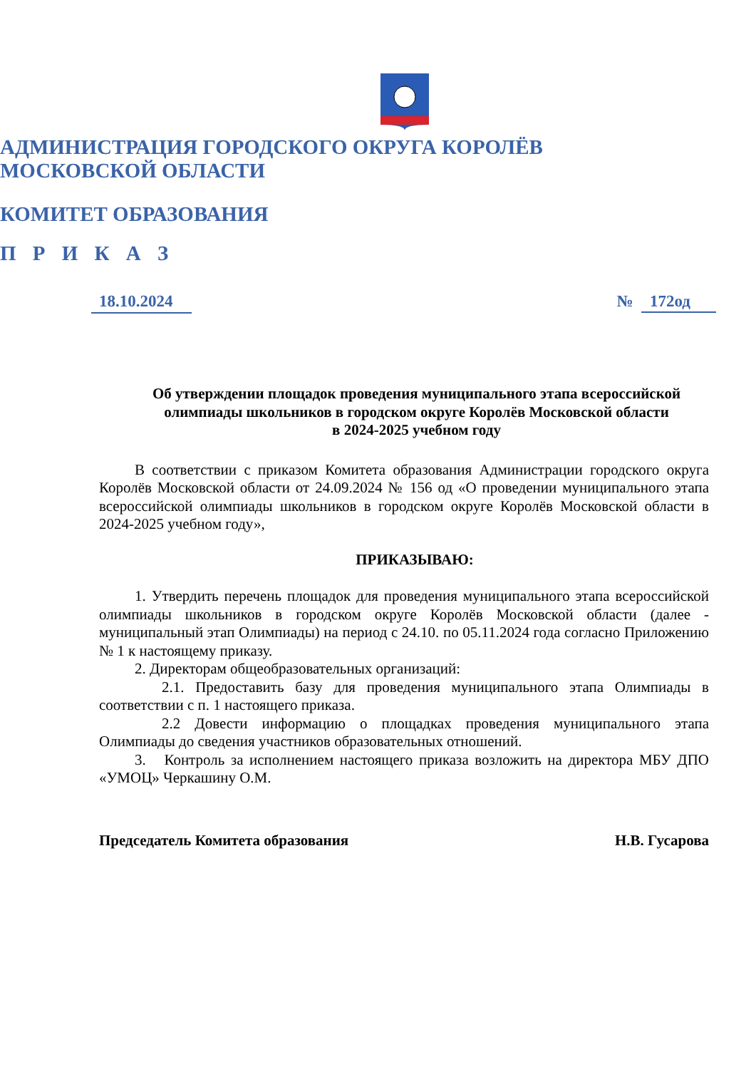АДМИНИСТРАЦИЯ ГОРОДСКОГО ОКРУГА КОРОЛЁВ
МОСКОВСКОЙ ОБЛАСТИ
КОМИТЕТ ОБРАЗОВАНИЯ
П Р И К А З
18.10.2024 № 172од
Об утверждении площадок проведения муниципального этапа всероссийской олимпиады школьников в городском округе Королёв Московской области
в 2024-2025 учебном году
В соответствии с приказом Комитета образования Администрации городского округа Королёв Московской области от 24.09.2024 № 156 од «О проведении муниципального этапа всероссийской олимпиады школьников в городском округе Королёв Московской области в 2024-2025 учебном году»,
ПРИКАЗЫВАЮ:
1. Утвердить перечень площадок для проведения муниципального этапа всероссийской олимпиады школьников в городском округе Королёв Московской области (далее - муниципальный этап Олимпиады) на период с 24.10. по 05.11.2024 года согласно Приложению № 1 к настоящему приказу.
2. Директорам общеобразовательных организаций:
2.1. Предоставить базу для проведения муниципального этапа Олимпиады в соответствии с п. 1 настоящего приказа.
2.2 Довести информацию о площадках проведения муниципального этапа Олимпиады до сведения участников образовательных отношений.
3. Контроль за исполнением настоящего приказа возложить на директора МБУ ДПО «УМОЦ» Черкашину О.М.
Председатель Комитета образования Н.В. Гусарова